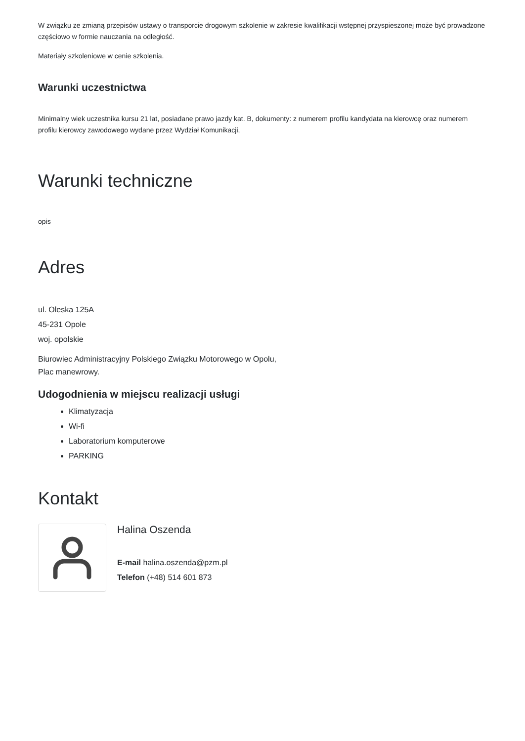W związku ze zmianą przepisów ustawy o transporcie drogowym szkolenie w zakresie kwalifikacji wstępnej przyspieszonej może być prowadzone częściowo w formie nauczania na odległość.
Materiały szkoleniowe w cenie szkolenia.
Warunki uczestnictwa
Minimalny wiek uczestnika kursu 21 lat, posiadane prawo jazdy kat. B, dokumenty: z numerem profilu kandydata na kierowcę oraz numerem profilu kierowcy zawodowego wydane przez Wydział Komunikacji,
Warunki techniczne
opis
Adres
ul. Oleska 125A
45-231 Opole
woj. opolskie
Biurowiec Administracyjny Polskiego Związku Motorowego w Opolu,
Plac manewrowy.
Udogodnienia w miejscu realizacji usługi
Klimatyzacja
Wi-fi
Laboratorium komputerowe
PARKING
Kontakt
Halina Oszenda
E-mail halina.oszenda@pzm.pl
Telefon (+48) 514 601 873